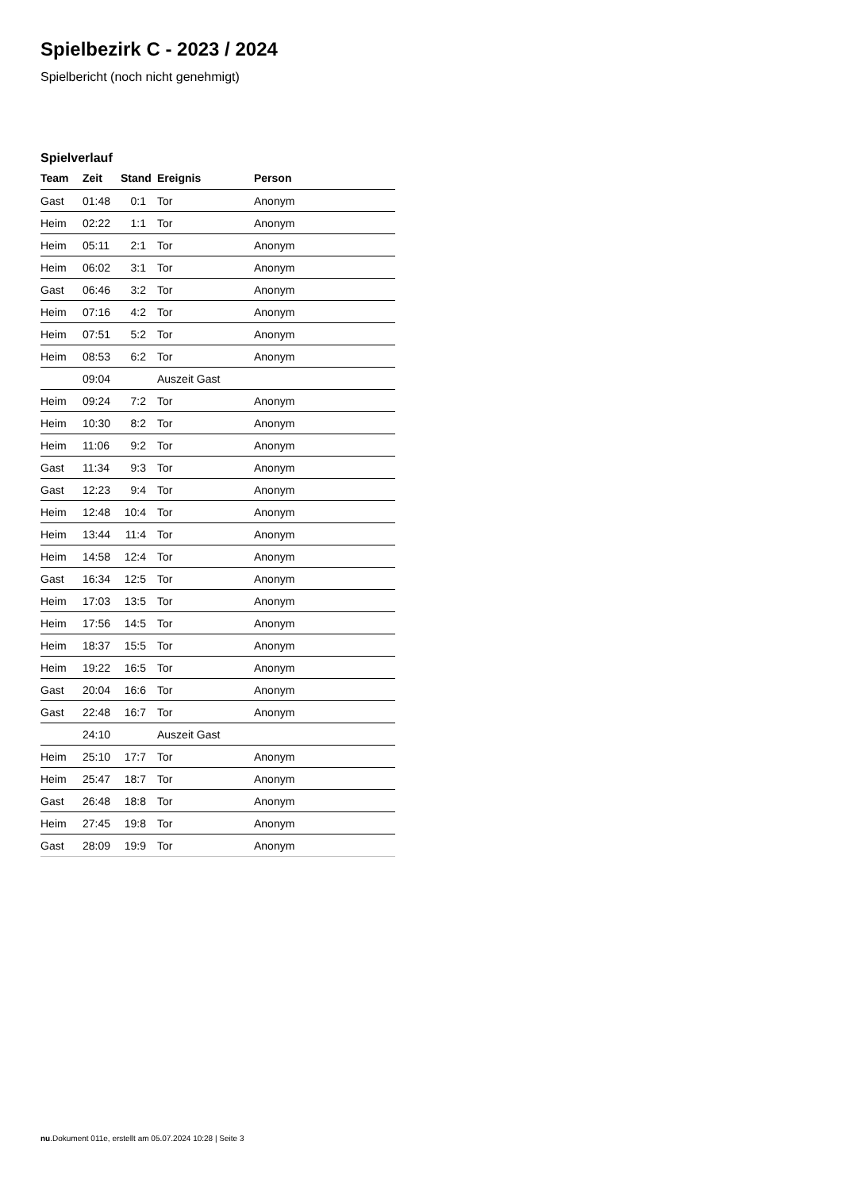Spielbezirk C - 2023 / 2024
Spielbericht (noch nicht genehmigt)
Spielverlauf
| Team | Zeit | Stand | Ereignis | Person |
| --- | --- | --- | --- | --- |
| Gast | 01:48 | 0:1 | Tor | Anonym |
| Heim | 02:22 | 1:1 | Tor | Anonym |
| Heim | 05:11 | 2:1 | Tor | Anonym |
| Heim | 06:02 | 3:1 | Tor | Anonym |
| Gast | 06:46 | 3:2 | Tor | Anonym |
| Heim | 07:16 | 4:2 | Tor | Anonym |
| Heim | 07:51 | 5:2 | Tor | Anonym |
| Heim | 08:53 | 6:2 | Tor | Anonym |
| | 09:04 | | Auszeit Gast | |
| Heim | 09:24 | 7:2 | Tor | Anonym |
| Heim | 10:30 | 8:2 | Tor | Anonym |
| Heim | 11:06 | 9:2 | Tor | Anonym |
| Gast | 11:34 | 9:3 | Tor | Anonym |
| Gast | 12:23 | 9:4 | Tor | Anonym |
| Heim | 12:48 | 10:4 | Tor | Anonym |
| Heim | 13:44 | 11:4 | Tor | Anonym |
| Heim | 14:58 | 12:4 | Tor | Anonym |
| Gast | 16:34 | 12:5 | Tor | Anonym |
| Heim | 17:03 | 13:5 | Tor | Anonym |
| Heim | 17:56 | 14:5 | Tor | Anonym |
| Heim | 18:37 | 15:5 | Tor | Anonym |
| Heim | 19:22 | 16:5 | Tor | Anonym |
| Gast | 20:04 | 16:6 | Tor | Anonym |
| Gast | 22:48 | 16:7 | Tor | Anonym |
| | 24:10 | | Auszeit Gast | |
| Heim | 25:10 | 17:7 | Tor | Anonym |
| Heim | 25:47 | 18:7 | Tor | Anonym |
| Gast | 26:48 | 18:8 | Tor | Anonym |
| Heim | 27:45 | 19:8 | Tor | Anonym |
| Gast | 28:09 | 19:9 | Tor | Anonym |
nu.Dokument 011e, erstellt am 05.07.2024 10:28 | Seite 3